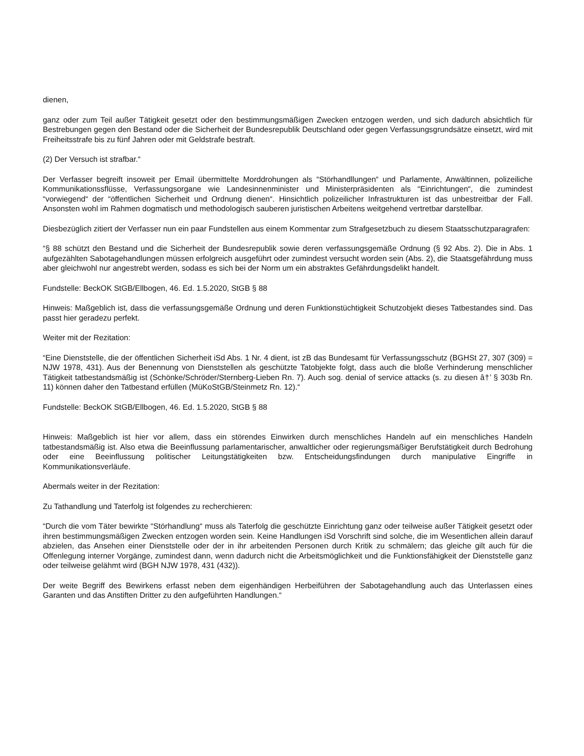dienen,
ganz oder zum Teil außer Tätigkeit gesetzt oder den bestimmungsmäßigen Zwecken entzogen werden, und sich dadurch absichtlich für Bestrebungen gegen den Bestand oder die Sicherheit der Bundesrepublik Deutschland oder gegen Verfassungsgrundsätze einsetzt, wird mit Freiheitsstrafe bis zu fünf Jahren oder mit Geldstrafe bestraft.
(2) Der Versuch ist strafbar.“
Der Verfasser begreift insoweit per Email übermittelte Morddrohungen als “Störhandllungen“ und Parlamente, Anwältinnen, polizeiliche Kommunikationssflüsse, Verfassungsorgane wie Landesinnenminister und Ministerpräsidenten als “Einrichtungen“, die zumindest “vorwiegend“ der “öffentlichen Sicherheit und Ordnung dienen“. Hinsichtlich polizeilicher Infrastrukturen ist das unbestreitbar der Fall. Ansonsten wohl im Rahmen dogmatisch und methodologisch sauberen juristischen Arbeitens weitgehend vertretbar darstellbar.
Diesbezüglich zitiert der Verfasser nun ein paar Fundstellen aus einem Kommentar zum Strafgesetzbuch zu diesem Staatsschutzparagrafen:
“§ 88 schützt den Bestand und die Sicherheit der Bundesrepublik sowie deren verfassungsgemäße Ordnung (§ 92 Abs. 2). Die in Abs. 1 aufgezählten Sabotagehandlungen müssen erfolgreich ausgeführt oder zumindest versucht worden sein (Abs. 2), die Staatsgefährdung muss aber gleichwohl nur angestrebt werden, sodass es sich bei der Norm um ein abstraktes Gefährdungsdelikt handelt.
Fundstelle: BeckOK StGB/Ellbogen, 46. Ed. 1.5.2020, StGB § 88
Hinweis: Maßgeblich ist, dass die verfassungsgemäße Ordnung und deren Funktionstüchtigkeit Schutzobjekt dieses Tatbestandes sind. Das passt hier geradezu perfekt.
Weiter mit der Rezitation:
“Eine Dienststelle, die der öffentlichen Sicherheit iSd Abs. 1 Nr. 4 dient, ist zB das Bundesamt für Verfassungsschutz (BGHSt 27, 307 (309) = NJW 1978, 431). Aus der Benennung von Dienststellen als geschützte Tatobjekte folgt, dass auch die bloße Verhinderung menschlicher Tätigkeit tatbestandsmäßig ist (Schönke/Schröder/Sternberg-Lieben Rn. 7). Auch sog. denial of service attacks (s. zu diesen â†’ § 303b Rn. 11) können daher den Tatbestand erfüllen (MüKoStGB/Steinmetz Rn. 12).“
Fundstelle: BeckOK StGB/Ellbogen, 46. Ed. 1.5.2020, StGB § 88
Hinweis: Maßgeblich ist hier vor allem, dass ein störendes Einwirken durch menschliches Handeln auf ein menschliches Handeln tatbestandsmäßig ist. Also etwa die Beeinflussung parlamentarischer, anwaltlicher oder regierungsmäßiger Berufstätigkeit durch Bedrohung oder eine Beeinflussung politischer Leitungstätigkeiten bzw. Entscheidungsfindungen durch manipulative Eingriffe in Kommunikationsverläufe.
Abermals weiter in der Rezitation:
Zu Tathandlung und Taterfolg ist folgendes zu recherchieren:
“Durch die vom Täter bewirkte “Störhandlung“ muss als Taterfolg die geschützte Einrichtung ganz oder teilweise außer Tätigkeit gesetzt oder ihren bestimmungsmäßigen Zwecken entzogen worden sein. Keine Handlungen iSd Vorschrift sind solche, die im Wesentlichen allein darauf abzielen, das Ansehen einer Dienststelle oder der in ihr arbeitenden Personen durch Kritik zu schmälern; das gleiche gilt auch für die Offenlegung interner Vorgänge, zumindest dann, wenn dadurch nicht die Arbeitsmöglichkeit und die Funktionsfähigkeit der Dienststelle ganz oder teilweise gelähmt wird (BGH NJW 1978, 431 (432)).
Der weite Begriff des Bewirkens erfasst neben dem eigenhändigen Herbeiführen der Sabotagehandlung auch das Unterlassen eines Garanten und das Anstiften Dritter zu den aufgeführten Handlungen.“